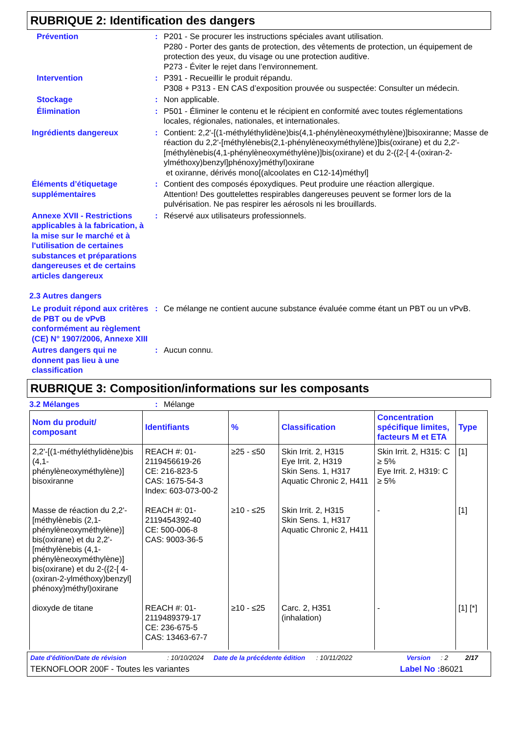RUBRIQUE 2: Identification des dangers
Prévention : P201 - Se procurer les instructions spéciales avant utilisation.
P280 - Porter des gants de protection, des vêtements de protection, un équipement de protection des yeux, du visage ou une protection auditive.
P273 - Éviter le rejet dans l’environnement.
Intervention : P391 - Recueillir le produit répandu.
P308 + P313 - EN CAS d’exposition prouvée ou suspectée: Consulter un médecin.
Stockage : Non applicable.
Élimination : P501 - Éliminer le contenu et le récipient en conformité avec toutes réglementations locales, régionales, nationales, et internationales.
Ingrédients dangereux : Contient: 2,2'-[(1-méthyléthylidène)bis(4,1-phénylèneoxyméthylène)]bisoxiranne; Masse de réaction du 2,2'-[méthylènebis(2,1-phénylèneoxyméthylène)]bis(oxirane) et du 2,2'-[méthylènebis(4,1-phénylèneoxyméthylène)]bis(oxirane) et du 2-({2-[ 4-(oxiran-2-ylméthoxy)benzyl]phénoxy}méthyl)oxirane
et oxiranne, dérivés mono[(alcoolates en C12-14)méthyl]
Éléments d’étiquetage supplémentaires
: Contient des composés époxydiques. Peut produire une réaction allergique.
Attention! Des gouttelettes respirables dangereuses peuvent se former lors de la pulvérisation. Ne pas respirer les aérosols ni les brouillards.
Annexe XVII - Restrictions applicables à la fabrication, à la mise sur le marché et à l'utilisation de certaines substances et préparations dangereuses et de certains articles dangereux
: Réservé aux utilisateurs professionnels.
2.3 Autres dangers
Le produit répond aux critères de PBT ou de vPvB conformément au règlement (CE) N° 1907/2006, Annexe XIII
: Ce mélange ne contient aucune substance évaluée comme étant un PBT ou un vPvB.
Autres dangers qui ne donnent pas lieu à une classification
: Aucun connu.
RUBRIQUE 3: Composition/informations sur les composants
3.2 Mélanges : Mélange
| Nom du produit/ composant | Identifiants | % | Classification | Concentration spécifique limites, facteurs M et ETA | Type |
| --- | --- | --- | --- | --- | --- |
| 2,2'-[(1-méthyléthylidène)bis (4,1-phénylèneoxyméthylène)] bisoxiranne | REACH #: 01-2119456619-26 CE: 216-823-5 CAS: 1675-54-3 Index: 603-073-00-2 | ≥25 - ≤50 | Skin Irrit. 2, H315 Eye Irrit. 2, H319 Skin Sens. 1, H317 Aquatic Chronic 2, H411 | Skin Irrit. 2, H315: C ≥ 5% Eye Irrit. 2, H319: C ≥ 5% | [1] |
| Masse de réaction du 2,2'-[méthylènebis (2,1-phénylèneoxyméthylène)] bis(oxirane) et du 2,2'-[méthylènebis (4,1-phénylèneoxyméthylène)] bis(oxirane) et du 2-({2-[ 4-(oxiran-2-ylméthoxy)benzyl] phénoxy}méthyl)oxirane | REACH #: 01-2119454392-40 CE: 500-006-8 CAS: 9003-36-5 | ≥10 - ≤25 | Skin Irrit. 2, H315 Skin Sens. 1, H317 Aquatic Chronic 2, H411 | - | [1] |
| dioxyde de titane | REACH #: 01-2119489379-17 CE: 236-675-5 CAS: 13463-67-7 | ≥10 - ≤25 | Carc. 2, H351 (inhalation) | - | [1] [*] |
Date d'édition/Date de révision: 10/10/2024 Date de la précédente édition: 10/11/2022 Version: 2 2/17
TEKNOFLOOR 200F - Toutes les variantes Label No : 86021